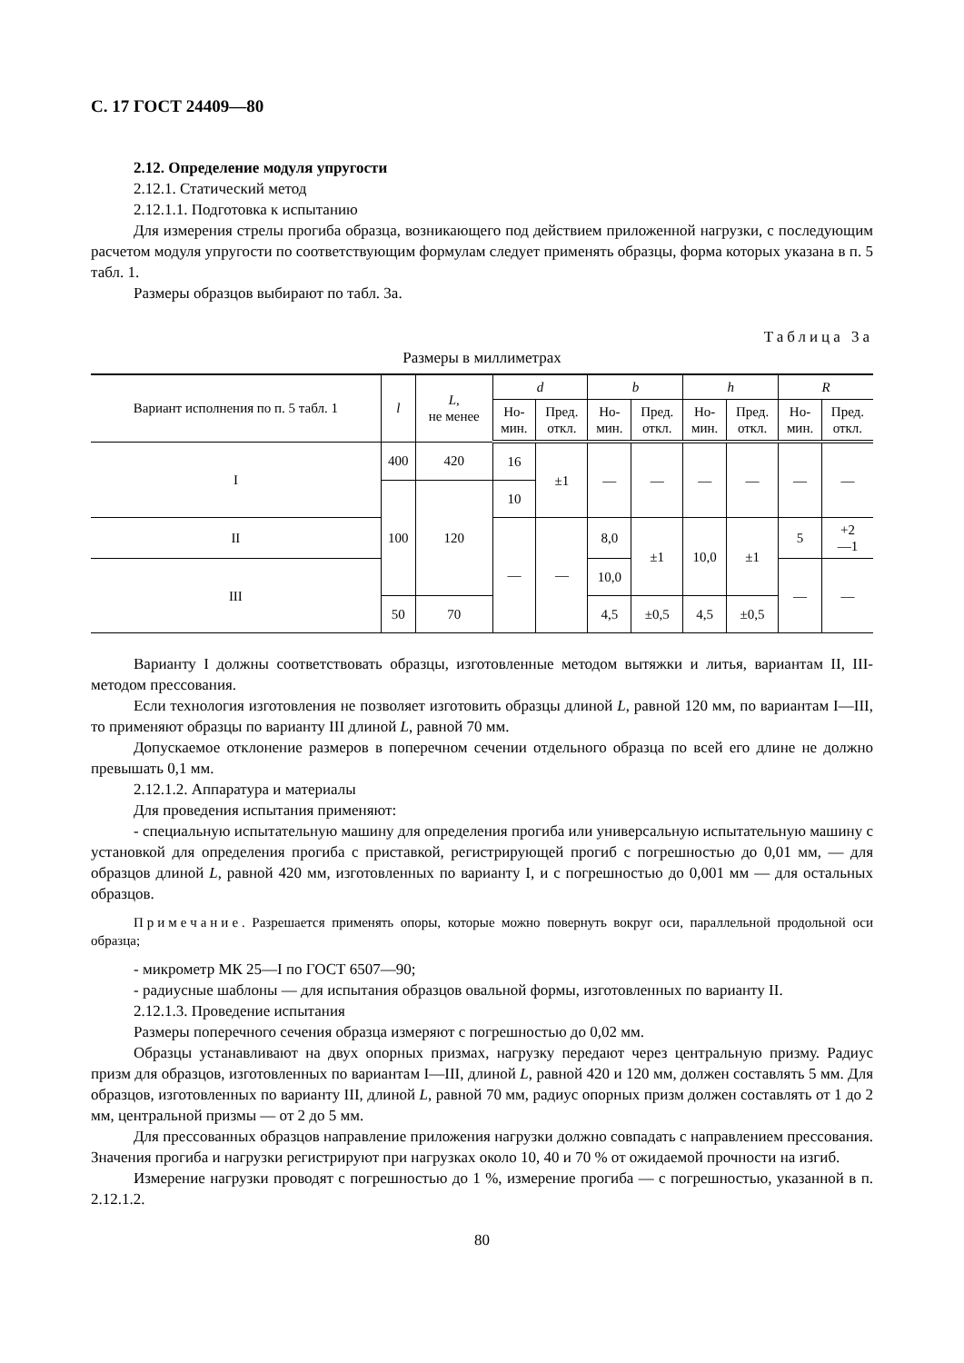С. 17 ГОСТ 24409—80
2.12. Определение модуля упругости
2.12.1. Статический метод
2.12.1.1. Подготовка к испытанию
Для измерения стрелы прогиба образца, возникающего под действием приложенной нагрузки, с последующим расчетом модуля упругости по соответствующим формулам следует применять образцы, форма которых указана в п. 5 табл. 1.
Размеры образцов выбирают по табл. 3а.
Таблица 3а
Размеры в миллиметрах
| Вариант исполнения по п. 5 табл. 1 | l | L , не менее | d | | b | | h | | R | |
| --- | --- | --- | --- | --- | --- | --- | --- | --- | --- | --- |
| | | | Но- мин. | Пред. откл. | Но- мин. | Пред. откл. | Но- мин. | Пред. откл. | Но- мин. | Пред. откл. |
| I | 400 | 420 | 16 | ±1 | — | — | — | — | — | — |
| | 100 | 120 | 10 | | | | | | | |
| II | | | — | — | 8,0 | ±1 | 10,0 | ±1 | 5 | +2 —1 |
| III | | | | | 10,0 | | | | — | — |
| | 50 | 70 | | | 4,5 | ±0,5 | 4,5 | ±0,5 | | |
Варианту I должны соответствовать образцы, изготовленные методом вытяжки и литья, вариантам II, III-методом прессования.
Если технология изготовления не позволяет изготовить образцы длиной L, равной 120 мм, по вариантам I—III, то применяют образцы по варианту III длиной L, равной 70 мм.
Допускаемое отклонение размеров в поперечном сечении отдельного образца по всей его длине не должно превышать 0,1 мм.
2.12.1.2. Аппаратура и материалы
Для проведения испытания применяют:
- специальную испытательную машину для определения прогиба или универсальную испытательную машину с установкой для определения прогиба с приставкой, регистрирующей прогиб с погрешностью до 0,01 мм, — для образцов длиной L, равной 420 мм, изготовленных по варианту I, и с погрешностью до 0,001 мм — для остальных образцов.
Примечание. Разрешается применять опоры, которые можно повернуть вокруг оси, параллельной продольной оси образца;
- микрометр МК 25—I по ГОСТ 6507—90;
- радиусные шаблоны — для испытания образцов овальной формы, изготовленных по варианту II.
2.12.1.3. Проведение испытания
Размеры поперечного сечения образца измеряют с погрешностью до 0,02 мм.
Образцы устанавливают на двух опорных призмах, нагрузку передают через центральную призму. Радиус призм для образцов, изготовленных по вариантам I—III, длиной L, равной 420 и 120 мм, должен составлять 5 мм. Для образцов, изготовленных по варианту III, длиной L, равной 70 мм, радиус опорных призм должен составлять от 1 до 2 мм, центральной призмы — от 2 до 5 мм.
Для прессованных образцов направление приложения нагрузки должно совпадать с направлением прессования. Значения прогиба и нагрузки регистрируют при нагрузках около 10, 40 и 70 % от ожидаемой прочности на изгиб.
Измерение нагрузки проводят с погрешностью до 1 %, измерение прогиба — с погрешностью, указанной в п. 2.12.1.2.
80